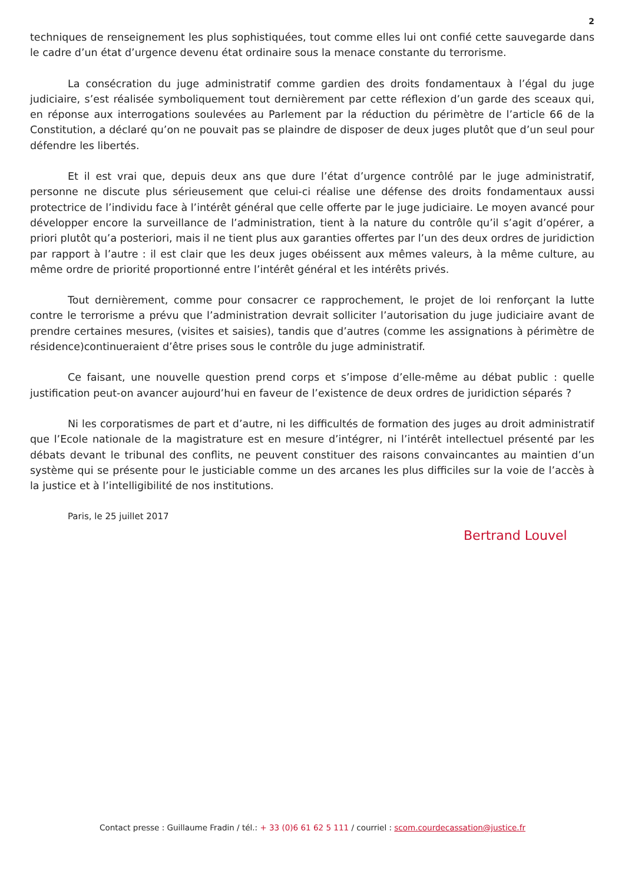2
techniques de renseignement les plus sophistiquées, tout comme elles lui ont confié cette sauvegarde dans le cadre d’un état d’urgence devenu état ordinaire sous la menace constante du terrorisme.
La consécration du juge administratif comme gardien des droits fondamentaux à l’égal du juge judiciaire, s’est réalisée symboliquement tout dernièrement par cette réflexion d’un garde des sceaux qui, en réponse aux interrogations soulevées au Parlement par la réduction du périmètre de l’article 66 de la Constitution, a déclaré qu’on ne pouvait pas se plaindre de disposer de deux juges plutôt que d’un seul pour défendre les libertés.
Et il est vrai que, depuis deux ans que dure l’état d’urgence contrôlé par le juge administratif, personne ne discute plus sérieusement que celui-ci réalise une défense des droits fondamentaux aussi protectrice de l’individu face à l’intérêt général que celle offerte par le juge judiciaire. Le moyen avancé pour développer encore la surveillance de l’administration, tient à la nature du contrôle qu’il s’agit d’opérer, a priori plutôt qu’a posteriori, mais il ne tient plus aux garanties offertes par l’un des deux ordres de juridiction par rapport à l’autre : il est clair que les deux juges obéissent aux mêmes valeurs, à la même culture, au même ordre de priorité proportionné entre l’intérêt général et les intérêts privés.
Tout dernièrement, comme pour consacrer ce rapprochement, le projet de loi renforçant la lutte contre le terrorisme a prévu que l’administration devrait solliciter l’autorisation du juge judiciaire avant de prendre certaines mesures, (visites et saisies), tandis que d’autres (comme les assignations à périmètre de résidence)continueraient d’être prises sous le contrôle du juge administratif.
Ce faisant, une nouvelle question prend corps et s’impose d’elle-même au débat public : quelle justification peut-on avancer aujourd’hui en faveur de l’existence de deux ordres de juridiction séparés ?
Ni les corporatismes de part et d’autre, ni les difficultés de formation des juges au droit administratif que l’Ecole nationale de la magistrature est en mesure d’intégrer, ni l’intérêt intellectuel présenté par les débats devant le tribunal des conflits, ne peuvent constituer des raisons convaincantes au maintien d’un système qui se présente pour le justiciable comme un des arcanes les plus difficiles sur la voie de l’accès à la justice et à l’intelligibilité de nos institutions.
Paris, le 25 juillet 2017
Bertrand Louvel
Contact presse : Guillaume Fradin / tél.: + 33 (0)6 61 62 5 111 / courriel : scom.courdecassation@justice.fr